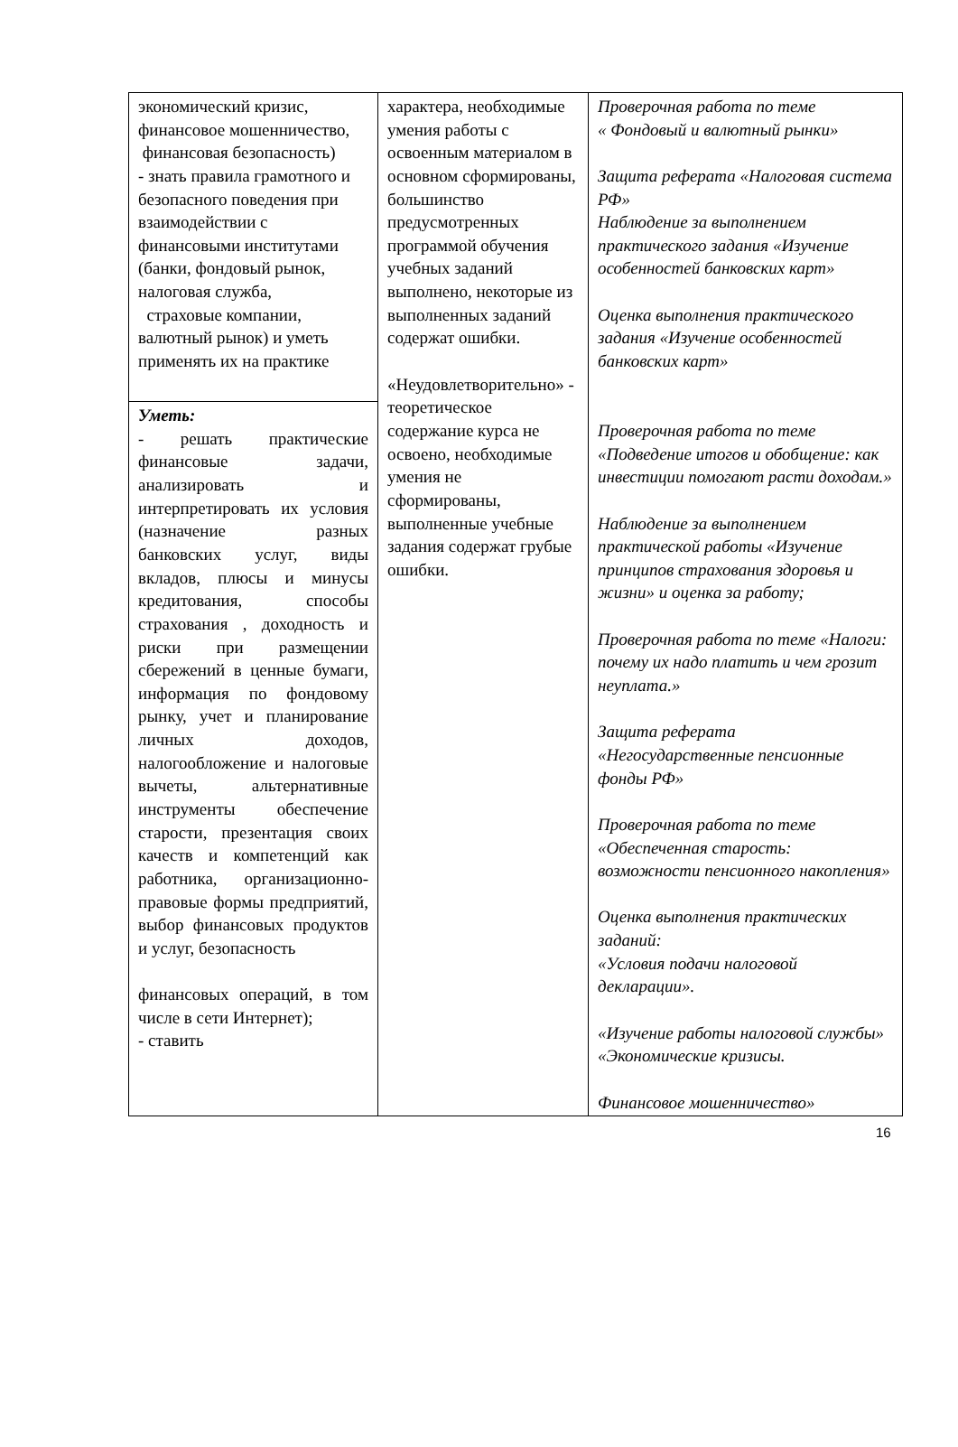| экономический кризис, финансовое мошенничество, финансовая безопасность) - знать правила грамотного и безопасного поведения при взаимодействии с финансовыми институтами (банки, фондовый рынок, налоговая служба, страховые компании, валютный рынок) и уметь применять их на практике | характера, необходимые умения работы с освоенным материалом в основном сформированы, большинство предусмотренных программой обучения учебных заданий выполнено, некоторые из выполненных заданий содержат ошибки. «Неудовлетворительно» - теоретическое содержание курса не освоено, необходимые умения не сформированы, выполненные учебные задания содержат грубые ошибки. | Проверочная работа по теме « Фондовый и валютный рынки» Защита реферата «Налоговая система РФ» Наблюдение за выполнением практического задания «Изучение особенностей банковских карт» Оценка выполнения практического задания «Изучение особенностей банковских карт» Проверочная работа по теме «Подведение итогов и обобщение: как инвестиции помогают расти доходам.» Наблюдение за выполнением практической работы «Изучение принципов страхования здоровья и жизни» и оценка за работу; Проверочная работа по теме «Налоги: почему их надо платить и чем грозит неуплата.» Защита реферата «Негосударственные пенсионные фонды РФ» Проверочная работа по теме «Обеспеченная старость: возможности пенсионного накопления» Оценка выполнения практических заданий: «Условия подачи налоговой декларации». «Изучение работы налоговой службы» «Экономические кризисы. Финансовое мошенничество» |
| Уметь: - решать практические финансовые задачи, анализировать и интерпретировать их условия (назначение разных банковских услуг, виды вкладов, плюсы и минусы кредитования, способы страхования , доходность и риски при размещении сбережений в ценные бумаги, информация по фондовому рынку, учет и планирование личных доходов, налогообложение и налоговые вычеты, альтернативные инструменты обеспечение старости, презентация своих качеств и компетенций как работника, организационно- правовые формы предприятий, выбор финансовых продуктов и услуг, безопасность финансовых операций, в том числе в сети Интернет); - ставить | | |
16